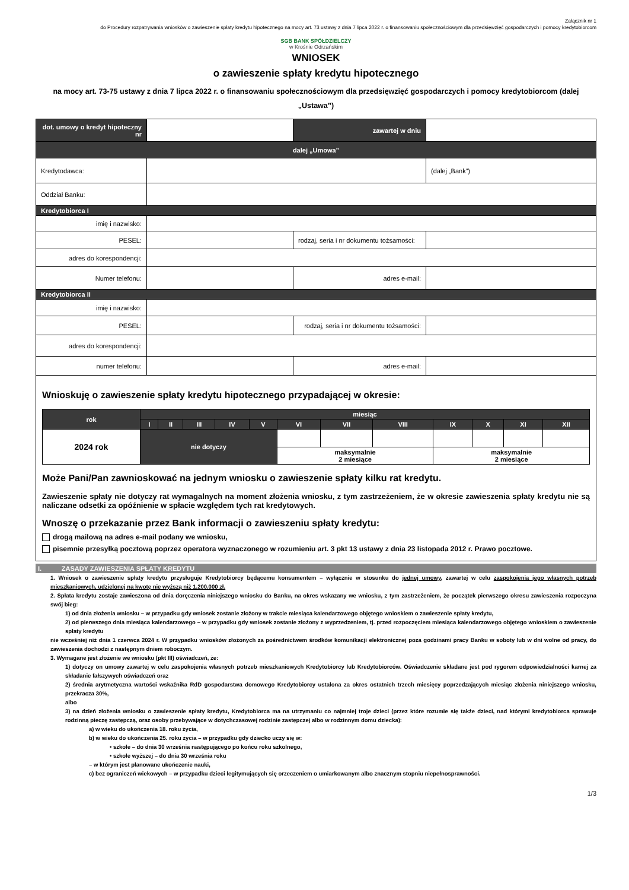Załącznik nr 1
do Procedury rozpatrywania wniosków o zawieszenie spłaty kredytu hipotecznego na mocy art. 73 ustawy z dnia 7 lipca 2022 r. o finansowaniu społecznościowym dla przedsięwzięć gospodarczych i pomocy kredytobiorcom
SGB BANK SPÓŁDZIELCZY
w Krośnie Odrzańskim
WNIOSEK
o zawieszenie spłaty kredytu hipotecznego
na mocy art. 73-75 ustawy z dnia 7 lipca 2022 r. o finansowaniu społecznościowym dla przedsięwzięć gospodarczych i pomocy kredytobiorcom (dalej „Ustawa”)
| dot. umowy o kredyt hipoteczny nr | | zawartej w dniu | |
| dalej „Umowa” | | | |
| Kredytodawca: | | | (dalej „Bank”) |
| Oddział Banku: | | | |
| Kredytobiorca I | | | |
| imię i nazwisko: | | | |
| PESEL: | | rodzaj, seria i nr dokumentu tożsamości: | |
| adres do korespondencji: | | | |
| Numer telefonu: | | adres e-mail: | |
| Kredytobiorca II | | | |
| imię i nazwisko: | | | |
| PESEL: | | rodzaj, seria i nr dokumentu tożsamości: | |
| adres do korespondencji: | | | |
| numer telefonu: | | adres e-mail: | |
Wnioskuję o zawieszenie spłaty kredytu hipotecznego przypadającej w okresie:
| rok | miesiąc | | | | | | | | | | | |
| --- | --- | --- | --- | --- | --- | --- | --- | --- | --- | --- | --- | --- |
| | I | II | III | IV | V | VI | VII | VIII | IX | X | XI | XII |
| 2024 rok | nie dotyczy | | | | | | | | | | | |
| | | | | | | maksymalnie 2 miesiące | | | maksymalnie 2 miesiące | | | |
Może Pani/Pan zawnioskować na jednym wniosku o zawieszenie spłaty kilku rat kredytu.
Zawieszenie spłaty nie dotyczy rat wymagalnych na moment złożenia wniosku, z tym zastrzeżeniem, że w okresie zawieszenia spłaty kredytu nie są naliczane odsetki za opóźnienie w spłacie względem tych rat kredytowych.
Wnoszę o przekazanie przez Bank informacji o zawieszeniu spłaty kredytu:
drogą mailową na adres e-mail podany we wniosku,
pisemnie przesyłką pocztową poprzez operatora wyznaczonego w rozumieniu art. 3 pkt 13 ustawy z dnia 23 listopada 2012 r. Prawo pocztowe.
I. ZASADY ZAWIESZENIA SPŁATY KREDYTU
1. Wniosek o zawieszenie spłaty kredytu przysługuje Kredytobiorcy będącemu konsumentem – wyłącznie w stosunku do jednej umowy, zawartej w celu zaspokojenia jego własnych potrzeb mieszkaniowych, udzielonej na kwotę nie wyższą niż 1.200.000 zł.
2. Spłata kredytu zostaje zawieszona od dnia doręczenia niniejszego wniosku do Banku, na okres wskazany we wniosku, z tym zastrzeżeniem, że początek pierwszego okresu zawieszenia rozpoczyna swój bieg:
1) od dnia złożenia wniosku – w przypadku gdy wniosek zostanie złożony w trakcie miesiąca kalendarzowego objętego wnioskiem o zawieszenie spłaty kredytu,
2) od pierwszego dnia miesiąca kalendarzowego – w przypadku gdy wniosek zostanie złożony z wyprzedzeniem, tj. przed rozpoczęciem miesiąca kalendarzowego objętego wnioskiem o zawieszenie spłaty kredytu
nie wcześniej niż dnia 1 czerwca 2024 r. W przypadku wniosków złożonych za pośrednictwem środków komunikacji elektronicznej poza godzinami pracy Banku w soboty lub w dni wolne od pracy, do zawieszenia dochodzi z następnym dniem roboczym.
3. Wymagane jest złożenie we wniosku (pkt III) oświadczeń, że:
1) dotyczy on umowy zawartej w celu zaspokojenia własnych potrzeb mieszkaniowych Kredytobiorcy lub Kredytobiorców. Oświadczenie składane jest pod rygorem odpowiedzialności karnej za składanie fałszywych oświadczeń oraz
2) średnia arytmetyczna wartości wskaźnika RdD gospodarstwa domowego Kredytobiorcy ustalona za okres ostatnich trzech miesięcy poprzedzających miesiąc złożenia niniejszego wniosku, przekracza 30%,
albo
3) na dzień złożenia wniosku o zawieszenie spłaty kredytu, Kredytobiorca ma na utrzymaniu co najmniej troje dzieci (przez które rozumie się także dzieci, nad którymi kredytobiorca sprawuje rodzinną pieczę zastępczą, oraz osoby przebywające w dotychczasowej rodzinie zastępczej albo w rodzinnym domu dziecka):
a) w wieku do ukończenia 18. roku życia,
b) w wieku do ukończenia 25. roku życia – w przypadku gdy dziecko uczy się w:
• szkole – do dnia 30 września następującego po końcu roku szkolnego,
• szkole wyższej – do dnia 30 września roku
– w którym jest planowane ukończenie nauki,
c) bez ograniczeń wiekowych – w przypadku dzieci legitymujących się orzeczeniem o umiarkowanym albo znacznym stopniu niepełnosprawności.
1/3